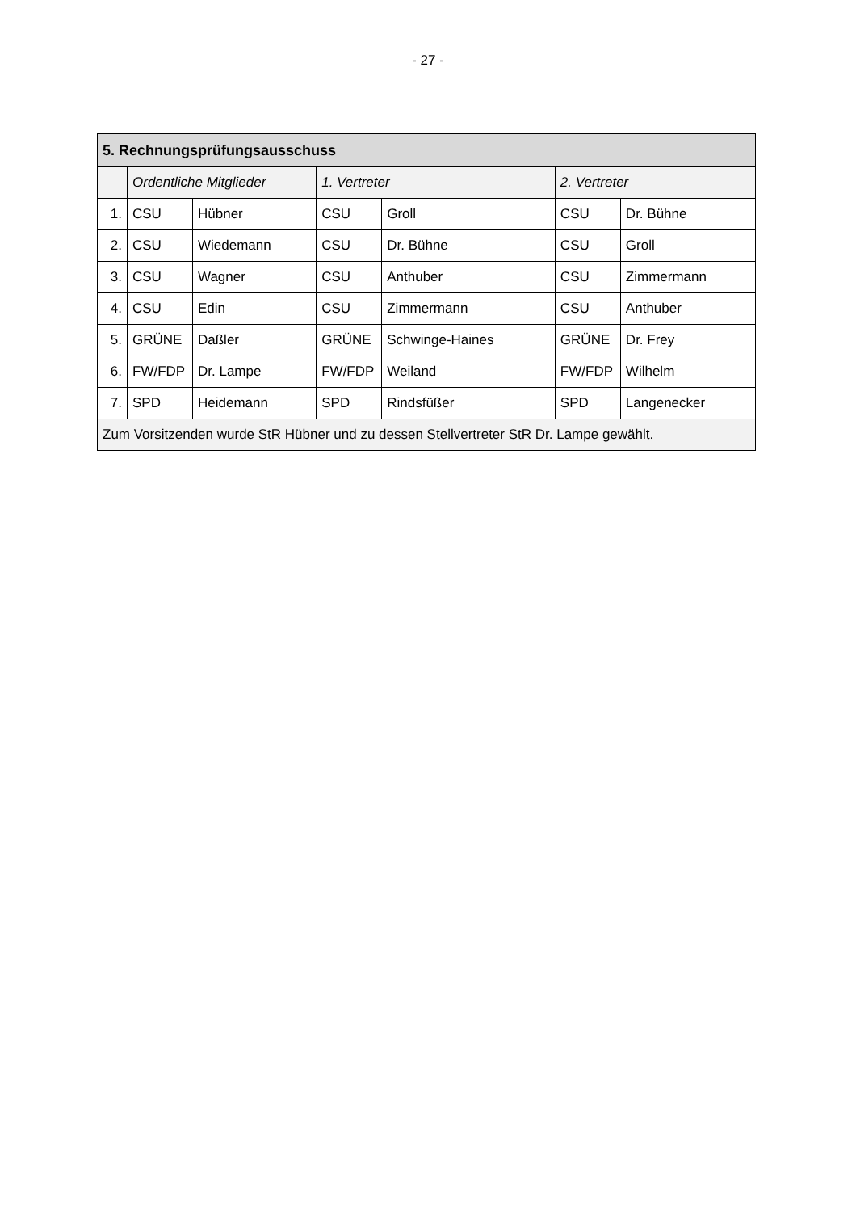- 27 -
| 5. Rechnungsprüfungsausschuss | | | | | | |
| --- | --- | --- | --- | --- | --- | --- |
| | Ordentliche Mitglieder | | 1. Vertreter | | 2. Vertreter | |
| 1. | CSU | Hübner | CSU | Groll | CSU | Dr. Bühne |
| 2. | CSU | Wiedemann | CSU | Dr. Bühne | CSU | Groll |
| 3. | CSU | Wagner | CSU | Anthuber | CSU | Zimmermann |
| 4. | CSU | Edin | CSU | Zimmermann | CSU | Anthuber |
| 5. | GRÜNE | Daßler | GRÜNE | Schwinge-Haines | GRÜNE | Dr. Frey |
| 6. | FW/FDP | Dr. Lampe | FW/FDP | Weiland | FW/FDP | Wilhelm |
| 7. | SPD | Heidemann | SPD | Rindsfüßer | SPD | Langenecker |
| Zum Vorsitzenden wurde StR Hübner und zu dessen Stellvertreter StR Dr. Lampe gewählt. | | | | | | |